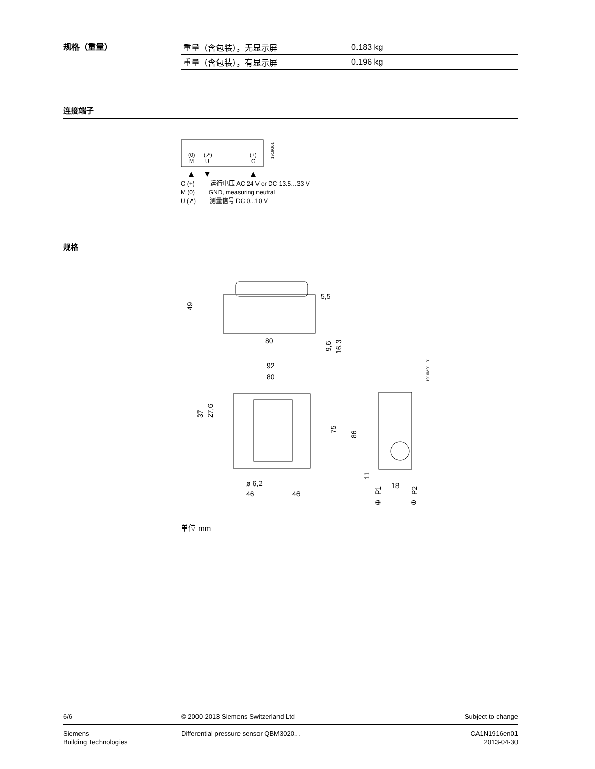规格（重量）
| 重量（含包装），无显示屏 | 0.183 kg |
| 重量（含包装），有显示屏 | 0.196 kg |
连接端子
(0)
(↗)
(+)
M
U
G
1916G01
G (+) 运行电压 AC 24 V or DC 13.5…33 V
M (0) GND, measuring neutral
U (↗) 测量信号 DC 0...10 V
规格
49
5,5
80
9,6
16,3
92
80
37
27,6
75
ø 6,2
46
46
86
11
18
P1
P2
⊕
⊖
1916M01_01
单位 mm
6/6 © 2000-2013 Siemens Switzerland Ltd Subject to change
Siemens
Building Technologies Differential pressure sensor QBM3020... CA1N1916en01
2013-04-30